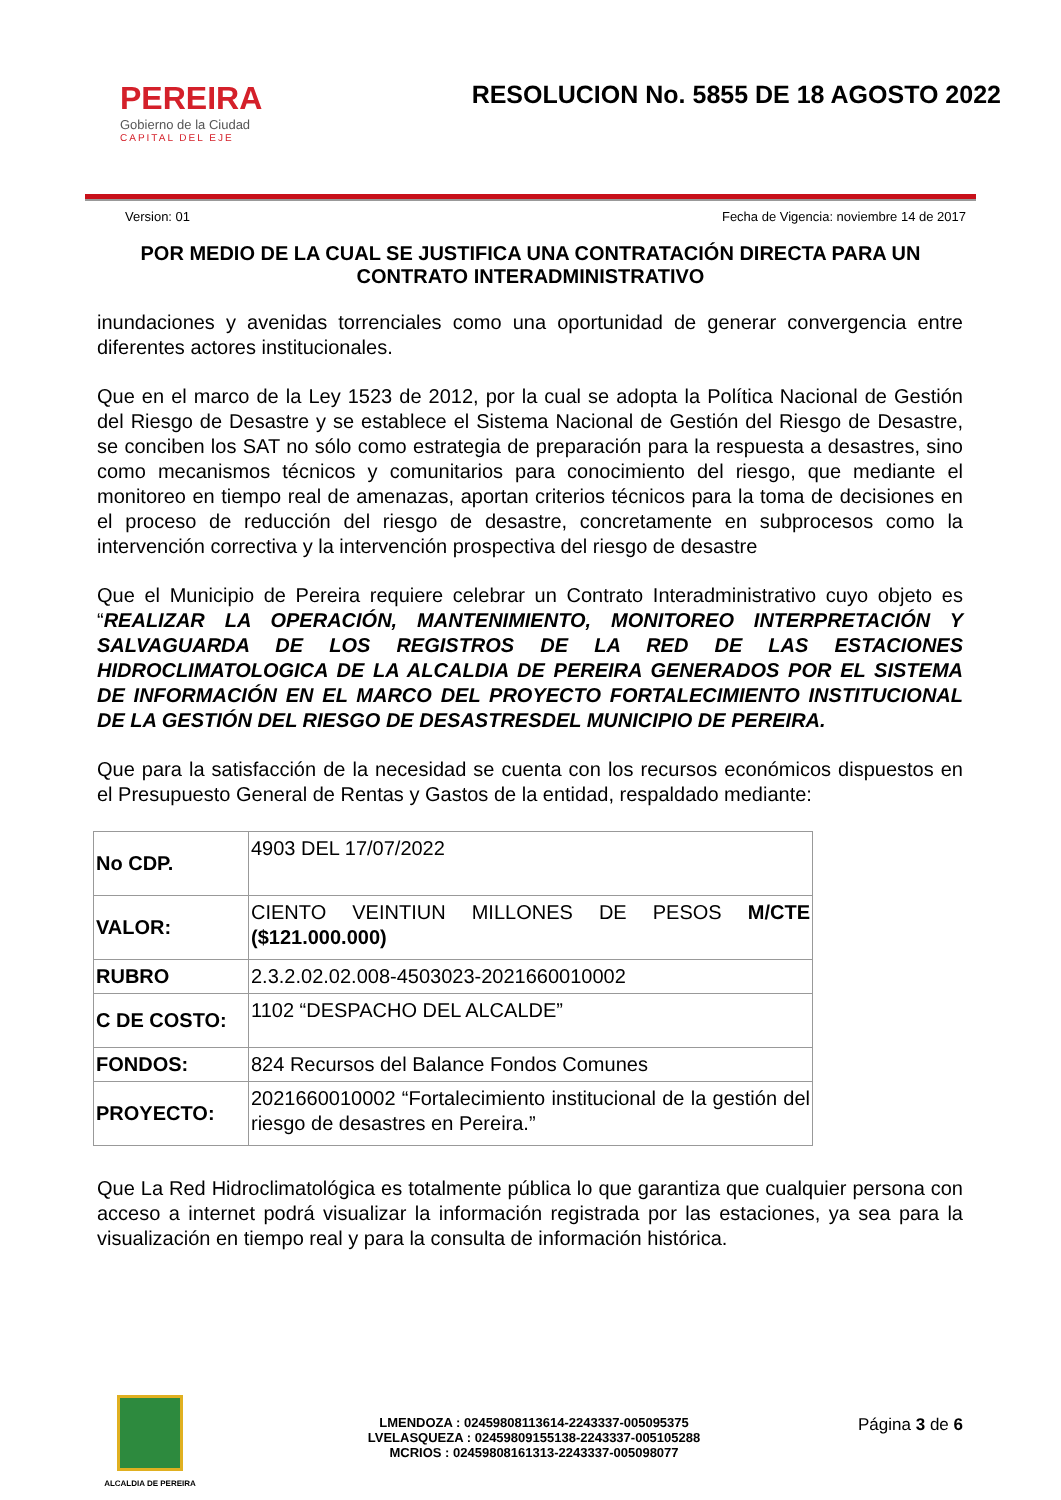PEREIRA
Gobierno de la Ciudad
CAPITAL DEL EJE
RESOLUCION No. 5855 DE 18 AGOSTO 2022
Version: 01 Fecha de Vigencia: noviembre 14 de 2017
POR MEDIO DE LA CUAL SE JUSTIFICA UNA CONTRATACIÓN DIRECTA PARA UN CONTRATO INTERADMINISTRATIVO
inundaciones y avenidas torrenciales como una oportunidad de generar convergencia entre diferentes actores institucionales.
Que en el marco de la Ley 1523 de 2012, por la cual se adopta la Política Nacional de Gestión del Riesgo de Desastre y se establece el Sistema Nacional de Gestión del Riesgo de Desastre, se conciben los SAT no sólo como estrategia de preparación para la respuesta a desastres, sino como mecanismos técnicos y comunitarios para conocimiento del riesgo, que mediante el monitoreo en tiempo real de amenazas, aportan criterios técnicos para la toma de decisiones en el proceso de reducción del riesgo de desastre, concretamente en subprocesos como la intervención correctiva y la intervención prospectiva del riesgo de desastre
Que el Municipio de Pereira requiere celebrar un Contrato Interadministrativo cuyo objeto es “REALIZAR LA OPERACIÓN, MANTENIMIENTO, MONITOREO INTERPRETACIÓN Y SALVAGUARDA DE LOS REGISTROS DE LA RED DE LAS ESTACIONES HIDROCLIMATOLOGICA DE LA ALCALDIA DE PEREIRA GENERADOS POR EL SISTEMA DE INFORMACIÓN EN EL MARCO DEL PROYECTO FORTALECIMIENTO INSTITUCIONAL DE LA GESTIÓN DEL RIESGO DE DESASTRESDEL MUNICIPIO DE PEREIRA.
Que para la satisfacción de la necesidad se cuenta con los recursos económicos dispuestos en el Presupuesto General de Rentas y Gastos de la entidad, respaldado mediante:
| No CDP. | 4903 DEL 17/07/2022 |
| VALOR: | CIENTO VEINTIUN MILLONES DE PESOS M/CTE ($121.000.000) |
| RUBRO | 2.3.2.02.02.008-4503023-2021660010002 |
| C DE COSTO: | 1102 “DESPACHO DEL ALCALDE” |
| FONDOS: | 824 Recursos del Balance Fondos Comunes |
| PROYECTO: | 2021660010002 “Fortalecimiento institucional de la gestión del riesgo de desastres en Pereira.” |
Que La Red Hidroclimatológica es totalmente pública lo que garantiza que cualquier persona con acceso a internet podrá visualizar la información registrada por las estaciones, ya sea para la visualización en tiempo real y para la consulta de información histórica.
ALCALDIA DE PEREIRA
LMENDOZA : 02459808113614-2243337-005095375
LVELASQUEZA : 02459809155138-2243337-005105288
MCRIOS : 02459808161313-2243337-005098077
Página 3 de 6